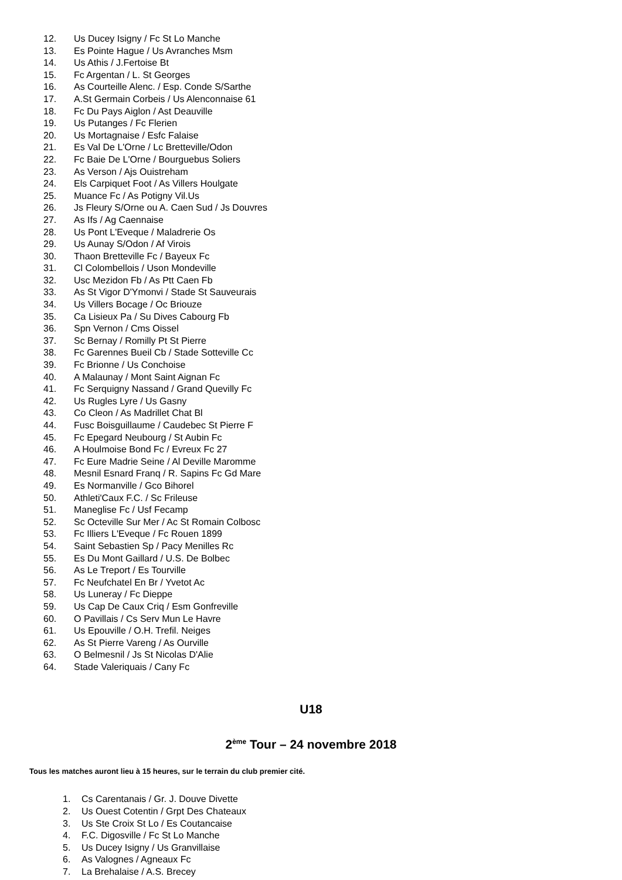12. Us Ducey Isigny / Fc St Lo Manche
13. Es Pointe Hague / Us Avranches Msm
14. Us Athis / J.Fertoise Bt
15. Fc Argentan / L. St Georges
16. As Courteille Alenc. / Esp. Conde S/Sarthe
17. A.St Germain Corbeis / Us Alenconnaise 61
18. Fc Du Pays Aiglon / Ast Deauville
19. Us Putanges / Fc Flerien
20. Us Mortagnaise / Esfc Falaise
21. Es Val De L'Orne / Lc Bretteville/Odon
22. Fc Baie De L'Orne / Bourguebus Soliers
23. As Verson / Ajs Ouistreham
24. Els Carpiquet Foot / As Villers Houlgate
25. Muance Fc / As Potigny Vil.Us
26. Js Fleury S/Orne ou A. Caen Sud / Js Douvres
27. As Ifs / Ag Caennaise
28. Us Pont L'Eveque / Maladrerie Os
29. Us Aunay S/Odon / Af Virois
30. Thaon Bretteville Fc / Bayeux Fc
31. Cl Colombellois / Uson Mondeville
32. Usc Mezidon Fb / As Ptt Caen Fb
33. As St Vigor D'Ymonvi / Stade St Sauveurais
34. Us Villers Bocage / Oc Briouze
35. Ca Lisieux Pa / Su Dives Cabourg Fb
36. Spn Vernon / Cms Oissel
37. Sc Bernay / Romilly Pt St Pierre
38. Fc Garennes Bueil Cb / Stade Sotteville Cc
39. Fc Brionne / Us Conchoise
40. A Malaunay / Mont Saint Aignan Fc
41. Fc Serquigny Nassand / Grand Quevilly Fc
42. Us Rugles Lyre / Us Gasny
43. Co Cleon / As Madrillet Chat Bl
44. Fusc Boisguillaume / Caudebec St Pierre F
45. Fc Epegard Neubourg / St Aubin Fc
46. A Houlmoise Bond Fc / Evreux Fc 27
47. Fc Eure Madrie Seine / Al Deville Maromme
48. Mesnil Esnard Franq / R. Sapins Fc Gd Mare
49. Es Normanville / Gco Bihorel
50. Athleti'Caux F.C. / Sc Frileuse
51. Maneglise Fc / Usf Fecamp
52. Sc Octeville Sur Mer / Ac St Romain Colbosc
53. Fc Illiers L'Eveque / Fc Rouen 1899
54. Saint Sebastien Sp / Pacy Menilles Rc
55. Es Du Mont Gaillard / U.S. De Bolbec
56. As Le Treport / Es Tourville
57. Fc Neufchatel En Br / Yvetot Ac
58. Us Luneray / Fc Dieppe
59. Us Cap De Caux Criq / Esm Gonfreville
60. O Pavillais / Cs Serv Mun Le Havre
61. Us Epouville / O.H. Trefil. Neiges
62. As St Pierre Vareng / As Ourville
63. O Belmesnil / Js St Nicolas D'Alie
64. Stade Valeriquais / Cany Fc
U18
2<sup>ème</sup> Tour – 24 novembre 2018
Tous les matches auront lieu à 15 heures, sur le terrain du club premier cité.
1. Cs Carentanais / Gr. J. Douve Divette
2. Us Ouest Cotentin / Grpt Des Chateaux
3. Us Ste Croix St Lo / Es Coutancaise
4. F.C. Digosville / Fc St Lo Manche
5. Us Ducey Isigny / Us Granvillaise
6. As Valognes / Agneaux Fc
7. La Brehalaise / A.S. Brecey